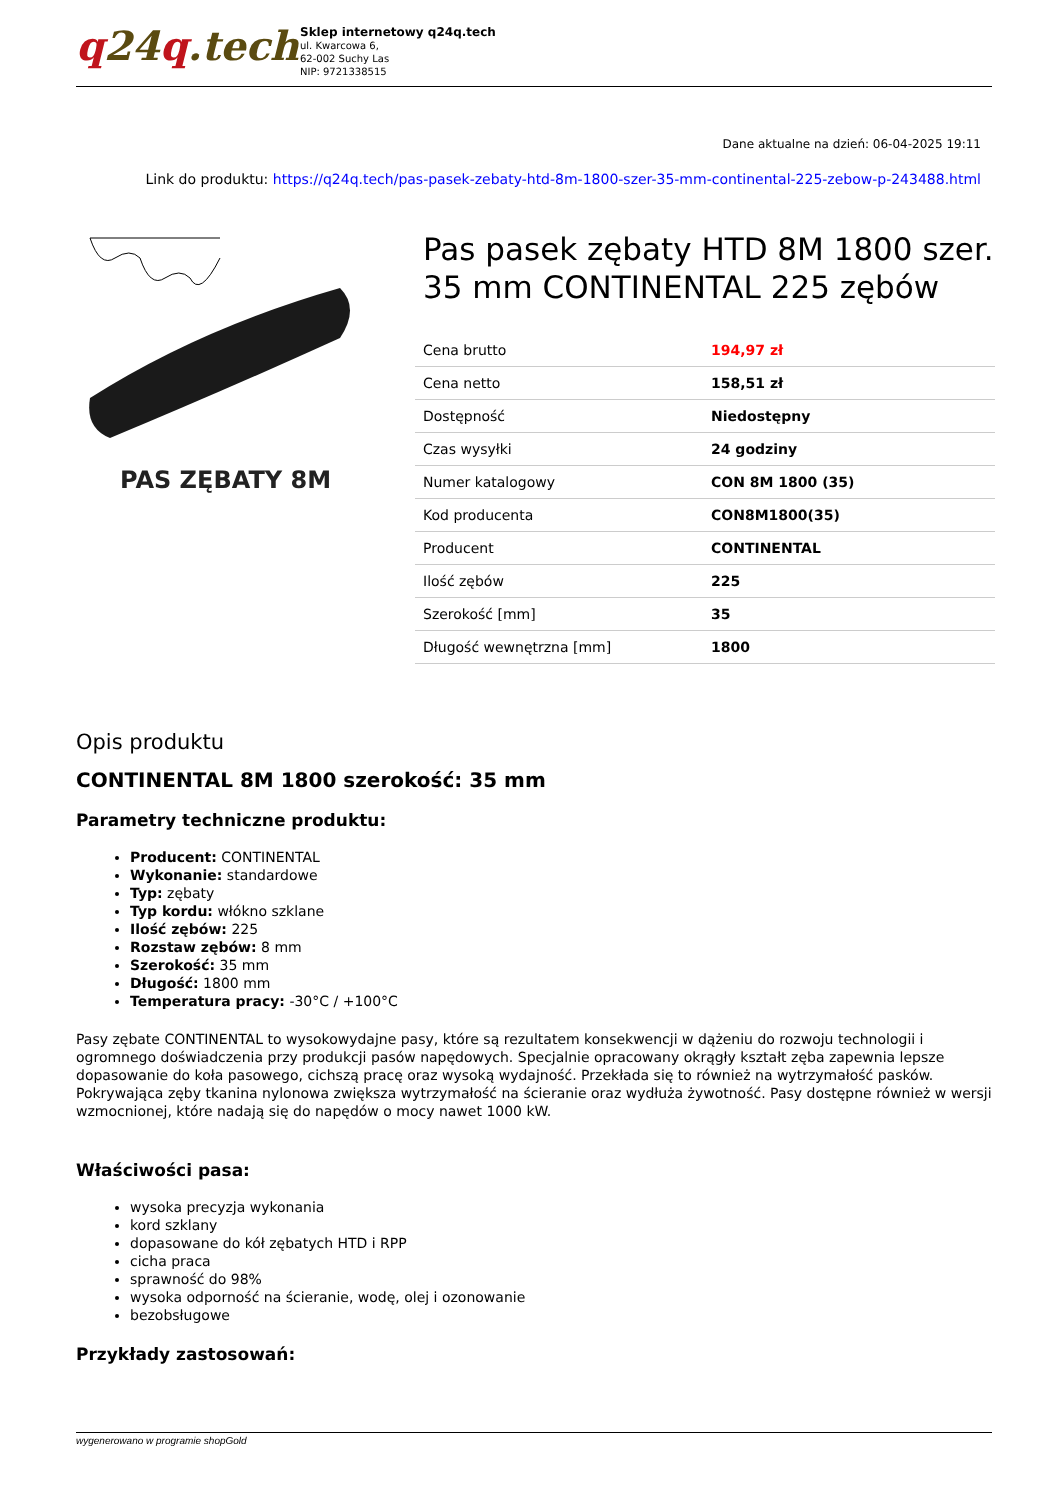q24q.tech
Sklep internetowy q24q.tech
ul. Kwarcowa 6,
62-002 Suchy Las
NIP: 9721338515
Dane aktualne na dzień: 06-04-2025 19:11
Link do produktu: https://q24q.tech/pas-pasek-zebaty-htd-8m-1800-szer-35-mm-continental-225-zebow-p-243488.html
PAS ZĘBATY 8M
Pas pasek zębaty HTD 8M 1800 szer. 35 mm CONTINENTAL 225 zębów
| Cena brutto | 194,97 zł |
| Cena netto | 158,51 zł |
| Dostępność | Niedostępny |
| Czas wysyłki | 24 godziny |
| Numer katalogowy | CON 8M 1800 (35) |
| Kod producenta | CON8M1800(35) |
| Producent | CONTINENTAL |
| Ilość zębów | 225 |
| Szerokość [mm] | 35 |
| Długość wewnętrzna [mm] | 1800 |
Opis produktu
CONTINENTAL 8M 1800 szerokość: 35 mm
Parametry techniczne produktu:
Producent: CONTINENTAL
Wykonanie: standardowe
Typ: zębaty
Typ kordu: włókno szklane
Ilość zębów: 225
Rozstaw zębów: 8 mm
Szerokość: 35 mm
Długość: 1800 mm
Temperatura pracy: -30°C / +100°C
Pasy zębate CONTINENTAL to wysokowydajne pasy, które są rezultatem konsekwencji w dążeniu do rozwoju technologii i ogromnego doświadczenia przy produkcji pasów napędowych. Specjalnie opracowany okrągły kształt zęba zapewnia lepsze dopasowanie do koła pasowego, cichszą pracę oraz wysoką wydajność. Przekłada się to również na wytrzymałość pasków. Pokrywająca zęby tkanina nylonowa zwiększa wytrzymałość na ścieranie oraz wydłuża żywotność. Pasy dostępne również w wersji wzmocnionej, które nadają się do napędów o mocy nawet 1000 kW.
Właściwości pasa:
wysoka precyzja wykonania
kord szklany
dopasowane do kół zębatych HTD i RPP
cicha praca
sprawność do 98%
wysoka odporność na ścieranie, wodę, olej i ozonowanie
bezobsługowe
Przykłady zastosowań:
wygenerowano w programie shopGold